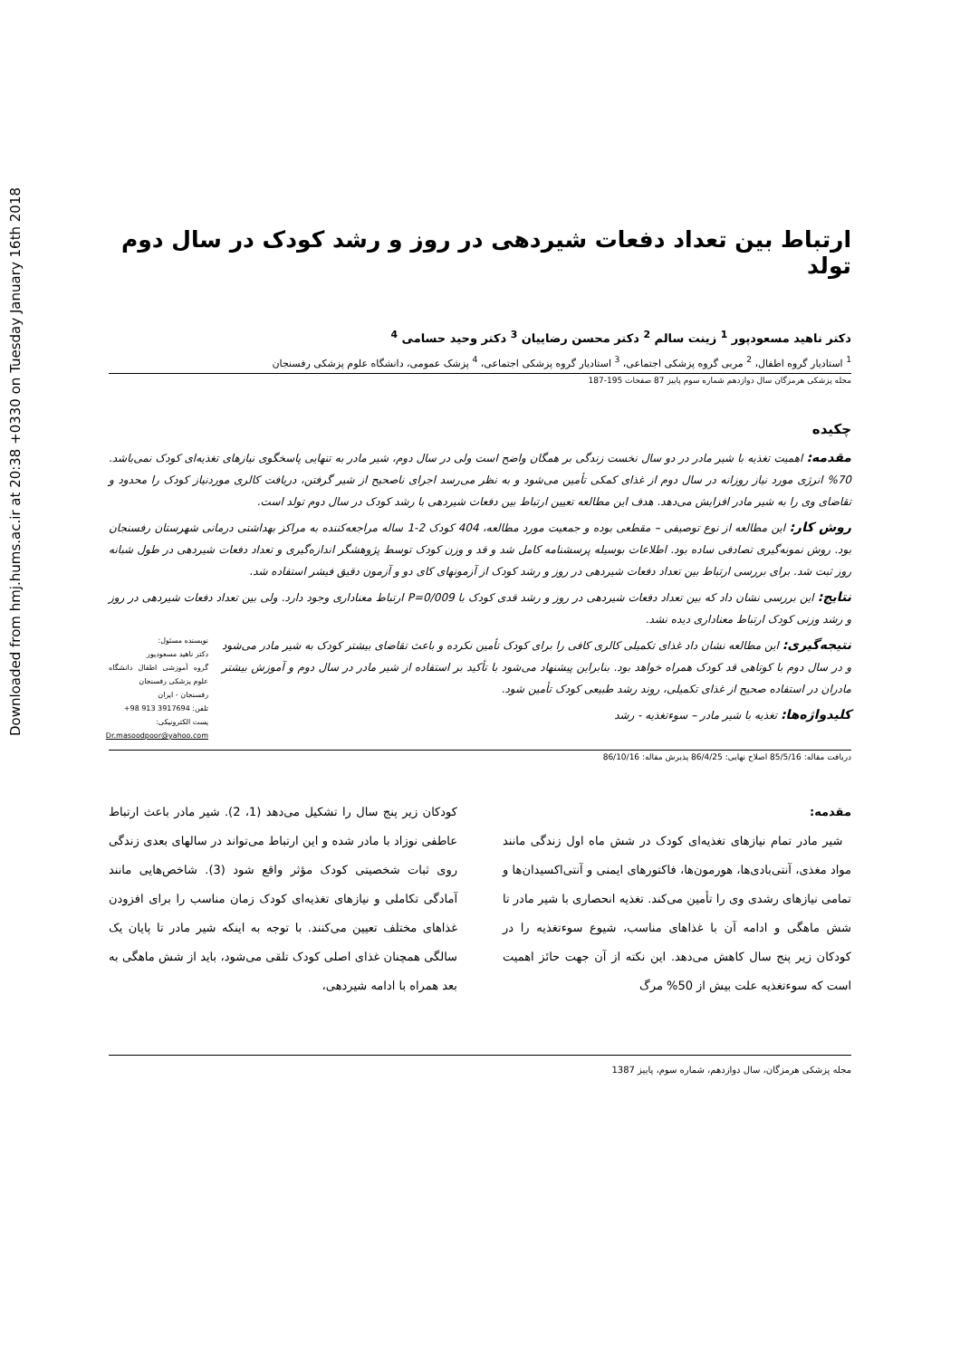Downloaded from hmj.hums.ac.ir at 20:38 +0330 on Tuesday January 16th 2018
ارتباط بین تعداد دفعات شیردهی در روز و رشد کودک در سال دوم تولد
دکتر ناهید مسعودپور <sup>1</sup> زینت سالم <sup>2</sup> دکتر محسن رضاییان <sup>3</sup> دکتر وحید حسامی <sup>4</sup>
<sup>1</sup> استادیار گروه اطفال، <sup>2</sup> مربی گروه پزشکی اجتماعی، <sup>3</sup> استادیار گروه پزشکی اجتماعی، <sup>4</sup> پزشک عمومی، دانشگاه علوم پزشکی رفسنجان
مجله پزشکی هرمزگان سال دوازدهم شماره سوم پاییز 87 صفحات 195-187
چکیده
مقدمه: اهمیت تغذیه با شیر مادر در دو سال نخست زندگی بر همگان واضح است ولی در سال دوم، شیر مادر به تنهایی پاسخگوی نیازهای تغذیه‌ای کودک نمی‌باشد. 70% انرژی مورد نیاز روزانه در سال دوم از غذای کمکی تأمین می‌شود و به نظر می‌رسد اجرای ناصحیح از شیر گرفتن، دریافت کالری موردنیاز کودک را محدود و تقاضای وی را به شیر مادر افزایش می‌دهد. هدف این مطالعه تعیین ارتباط بین دفعات شیردهی با رشد کودک در سال دوم تولد است.
روش کار: این مطالعه از نوع توصیفی – مقطعی بوده و جمعیت مورد مطالعه، 404 کودک 2-1 ساله مراجعه‌کننده به مراکز بهداشتی درمانی شهرستان رفسنجان بود. روش نمونه‌گیری تصادفی ساده بود. اطلاعات بوسیله پرسشنامه کامل شد و قد و وزن کودک توسط پژوهشگر اندازه‌گیری و تعداد دفعات شیردهی در طول شبانه روز ثبت شد. برای بررسی ارتباط بین تعداد دفعات شیردهی در روز و رشد کودک از آزمونهای کای دو و آزمون دقیق فیشر استفاده شد.
نتایج: این بررسی نشان داد که بین تعداد دفعات شیردهی در روز و رشد قدی کودک با P=0/009 ارتباط معناداری وجود دارد. ولی بین تعداد دفعات شیردهی در روز و رشد وزنی کودک ارتباط معناداری دیده نشد.
نتیجه‌گیری: این مطالعه نشان داد غذای تکمیلی کالری کافی را برای کودک تأمین نکرده و باعث تقاضای بیشتر کودک به شیر مادر می‌شود و در سال دوم با کوتاهی قد کودک همراه خواهد بود. بنابراین پیشنهاد می‌شود با تأکید بر استفاده از شیر مادر در سال دوم و آموزش بیشتر مادران در استفاده صحیح از غذای تکمیلی، روند رشد طبیعی کودک تأمین شود.
کلیدواژه‌ها: تغذیه با شیر مادر – سوءتغذیه - رشد
نویسنده مسئول:
دکتر ناهید مسعودپور
گروه آموزشی اطفال دانشگاه علوم پزشکی رفسنجان
رفسنجان - ایران
تلفن: 3917694 913 98+
پست الکترونیکی:
Dr.masoodpoor@yahoo.com
دریافت مقاله: 85/5/16 اصلاح نهایی: 86/4/25 پذیرش مقاله: 86/10/16
مقدمه:
شیر مادر تمام نیازهای تغذیه‌ای کودک در شش ماه اول زندگی مانند مواد مغذی، آنتی‌بادی‌ها، هورمون‌ها، فاکتورهای ایمنی و آنتی‌اکسیدان‌ها و تمامی نیازهای رشدی وی را تأمین می‌کند. تغذیه انحصاری با شیر مادر تا شش ماهگی و ادامه آن با غذاهای مناسب، شیوع سوءتغذیه را در کودکان زیر پنج سال کاهش می‌دهد. این نکته از آن جهت حائز اهمیت است که سوءتغذیه علت بیش از 50% مرگ
کودکان زیر پنج سال را تشکیل می‌دهد (1، 2). شیر مادر باعث ارتباط عاطفی نوزاد با مادر شده و این ارتباط می‌تواند در سالهای بعدی زندگی روی ثبات شخصیتی کودک مؤثر واقع شود (3). شاخص‌هایی مانند آمادگی تکاملی و نیازهای تغذیه‌ای کودک زمان مناسب را برای افزودن غذاهای مختلف تعیین می‌کنند. با توجه به اینکه شیر مادر تا پایان یک سالگی همچنان غذای اصلی کودک تلقی می‌شود، باید از شش ماهگی به بعد همراه با ادامه شیردهی،
مجله پزشکی هرمزگان، سال دوازدهم، شماره سوم، پاییز 1387